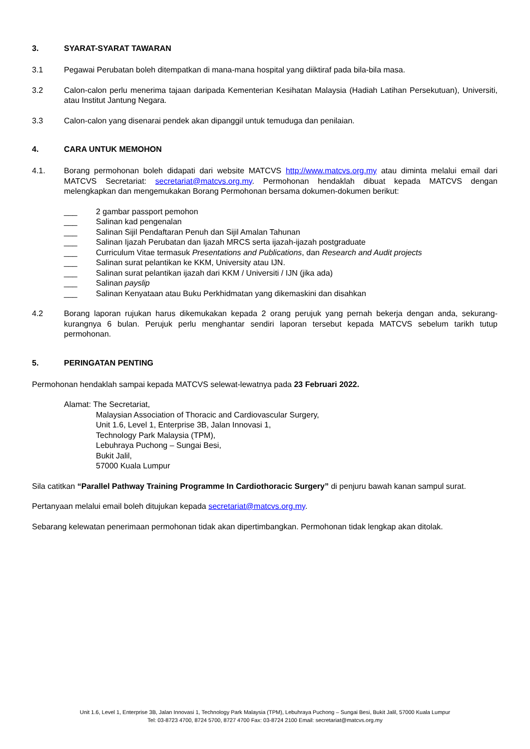3. SYARAT-SYARAT TAWARAN
3.1 Pegawai Perubatan boleh ditempatkan di mana-mana hospital yang diiktiraf pada bila-bila masa.
3.2 Calon-calon perlu menerima tajaan daripada Kementerian Kesihatan Malaysia (Hadiah Latihan Persekutuan), Universiti, atau Institut Jantung Negara.
3.3 Calon-calon yang disenarai pendek akan dipanggil untuk temuduga dan penilaian.
4. CARA UNTUK MEMOHON
4.1. Borang permohonan boleh didapati dari website MATCVS http://www.matcvs.org.my atau diminta melalui email dari MATCVS Secretariat: secretariat@matcvs.org.my. Permohonan hendaklah dibuat kepada MATCVS dengan melengkapkan dan mengemukakan Borang Permohonan bersama dokumen-dokumen berikut:
___ 2 gambar passport pemohon
___ Salinan kad pengenalan
___ Salinan Sijil Pendaftaran Penuh dan Sijil Amalan Tahunan
___ Salinan Ijazah Perubatan dan Ijazah MRCS serta ijazah-ijazah postgraduate
___ Curriculum Vitae termasuk Presentations and Publications, dan Research and Audit projects
___ Salinan surat pelantikan ke KKM, University atau IJN.
___ Salinan surat pelantikan ijazah dari KKM / Universiti / IJN (jika ada)
___ Salinan payslip
___ Salinan Kenyataan atau Buku Perkhidmatan yang dikemaskini dan disahkan
4.2 Borang laporan rujukan harus dikemukakan kepada 2 orang perujuk yang pernah bekerja dengan anda, sekurang-kurangnya 6 bulan. Perujuk perlu menghantar sendiri laporan tersebut kepada MATCVS sebelum tarikh tutup permohonan.
5. PERINGATAN PENTING
Permohonan hendaklah sampai kepada MATCVS selewat-lewatnya pada 23 Februari 2022.
Alamat: The Secretariat,
Malaysian Association of Thoracic and Cardiovascular Surgery,
Unit 1.6, Level 1, Enterprise 3B, Jalan Innovasi 1,
Technology Park Malaysia (TPM),
Lebuhraya Puchong – Sungai Besi,
Bukit Jalil,
57000 Kuala Lumpur
Sila catitkan “Parallel Pathway Training Programme In Cardiothoracic Surgery” di penjuru bawah kanan sampul surat.
Pertanyaan melalui email boleh ditujukan kepada secretariat@matcvs.org.my.
Sebarang kelewatan penerimaan permohonan tidak akan dipertimbangkan. Permohonan tidak lengkap akan ditolak.
Unit 1.6, Level 1, Enterprise 3B, Jalan Innovasi 1, Technology Park Malaysia (TPM), Lebuhraya Puchong – Sungai Besi, Bukit Jalil, 57000 Kuala Lumpur
Tel: 03-8723 4700, 8724 5700, 8727 4700 Fax: 03-8724 2100 Email: secretariat@matcvs.org.my